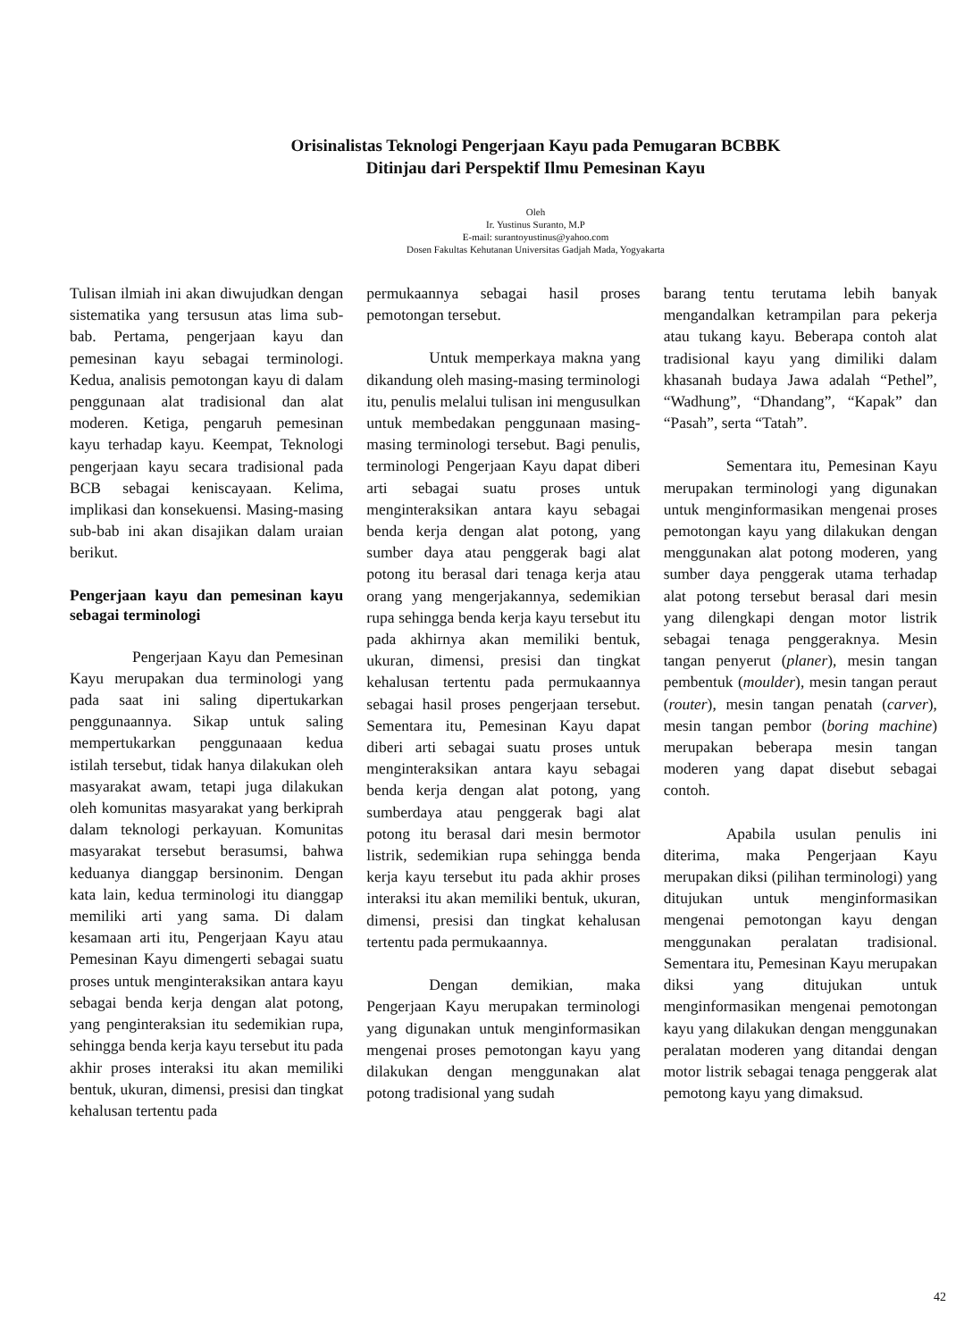Orisinalistas Teknologi Pengerjaan Kayu pada Pemugaran BCBBK
Ditinjau dari Perspektif Ilmu Pemesinan Kayu
Oleh
Ir. Yustinus Suranto, M.P
E-mail: surantoyustinus@yahoo.com
Dosen Fakultas Kehutanan Universitas Gadjah Mada, Yogyakarta
Tulisan ilmiah ini akan diwujudkan dengan sistematika yang tersusun atas lima sub-bab. Pertama, pengerjaan kayu dan pemesinan kayu sebagai terminologi. Kedua, analisis pemotongan kayu di dalam penggunaan alat tradisional dan alat moderen. Ketiga, pengaruh pemesinan kayu terhadap kayu. Keempat, Teknologi pengerjaan kayu secara tradisional pada BCB sebagai keniscayaan. Kelima, implikasi dan konsekuensi. Masing-masing sub-bab ini akan disajikan dalam uraian berikut.
Pengerjaan kayu dan pemesinan kayu sebagai terminologi
Pengerjaan Kayu dan Pemesinan Kayu merupakan dua terminologi yang pada saat ini saling dipertukarkan penggunaannya. Sikap untuk saling mempertukarkan penggunaaan kedua istilah tersebut, tidak hanya dilakukan oleh masyarakat awam, tetapi juga dilakukan oleh komunitas masyarakat yang berkiprah dalam teknologi perkayuan. Komunitas masyarakat tersebut berasumsi, bahwa keduanya dianggap bersinonim. Dengan kata lain, kedua terminologi itu dianggap memiliki arti yang sama. Di dalam kesamaan arti itu, Pengerjaan Kayu atau Pemesinan Kayu dimengerti sebagai suatu proses untuk menginteraksikan antara kayu sebagai benda kerja dengan alat potong, yang penginteraksian itu sedemikian rupa, sehingga benda kerja kayu tersebut itu pada akhir proses interaksi itu akan memiliki bentuk, ukuran, dimensi, presisi dan tingkat kehalusan tertentu pada
permukaannya sebagai hasil proses pemotongan tersebut.
Untuk memperkaya makna yang dikandung oleh masing-masing terminologi itu, penulis melalui tulisan ini mengusulkan untuk membedakan penggunaan masing-masing terminologi tersebut. Bagi penulis, terminologi Pengerjaan Kayu dapat diberi arti sebagai suatu proses untuk menginteraksikan antara kayu sebagai benda kerja dengan alat potong, yang sumber daya atau penggerak bagi alat potong itu berasal dari tenaga kerja atau orang yang mengerjakannya, sedemikian rupa sehingga benda kerja kayu tersebut itu pada akhirnya akan memiliki bentuk, ukuran, dimensi, presisi dan tingkat kehalusan tertentu pada permukaannya sebagai hasil proses pengerjaan tersebut. Sementara itu, Pemesinan Kayu dapat diberi arti sebagai suatu proses untuk menginteraksikan antara kayu sebagai benda kerja dengan alat potong, yang sumberdaya atau penggerak bagi alat potong itu berasal dari mesin bermotor listrik, sedemikian rupa sehingga benda kerja kayu tersebut itu pada akhir proses interaksi itu akan memiliki bentuk, ukuran, dimensi, presisi dan tingkat kehalusan tertentu pada permukaannya.
Dengan demikian, maka Pengerjaan Kayu merupakan terminologi yang digunakan untuk menginformasikan mengenai proses pemotongan kayu yang dilakukan dengan menggunakan alat potong tradisional yang sudah
barang tentu terutama lebih banyak mengandalkan ketrampilan para pekerja atau tukang kayu. Beberapa contoh alat tradisional kayu yang dimiliki dalam khasanah budaya Jawa adalah “Pethel”, “Wadhung”, “Dhandang”, “Kapak” dan “Pasah”, serta “Tatah”.
Sementara itu, Pemesinan Kayu merupakan terminologi yang digunakan untuk menginformasikan mengenai proses pemotongan kayu yang dilakukan dengan menggunakan alat potong moderen, yang sumber daya penggerak utama terhadap alat potong tersebut berasal dari mesin yang dilengkapi dengan motor listrik sebagai tenaga penggeraknya. Mesin tangan penyerut (planer), mesin tangan pembentuk (moulder), mesin tangan peraut (router), mesin tangan penatah (carver), mesin tangan pembor (boring machine) merupakan beberapa mesin tangan moderen yang dapat disebut sebagai contoh.
Apabila usulan penulis ini diterima, maka Pengerjaan Kayu merupakan diksi (pilihan terminologi) yang ditujukan untuk menginformasikan mengenai pemotongan kayu dengan menggunakan peralatan tradisional. Sementara itu, Pemesinan Kayu merupakan diksi yang ditujukan untuk menginformasikan mengenai pemotongan kayu yang dilakukan dengan menggunakan peralatan moderen yang ditandai dengan motor listrik sebagai tenaga penggerak alat pemotong kayu yang dimaksud.
42